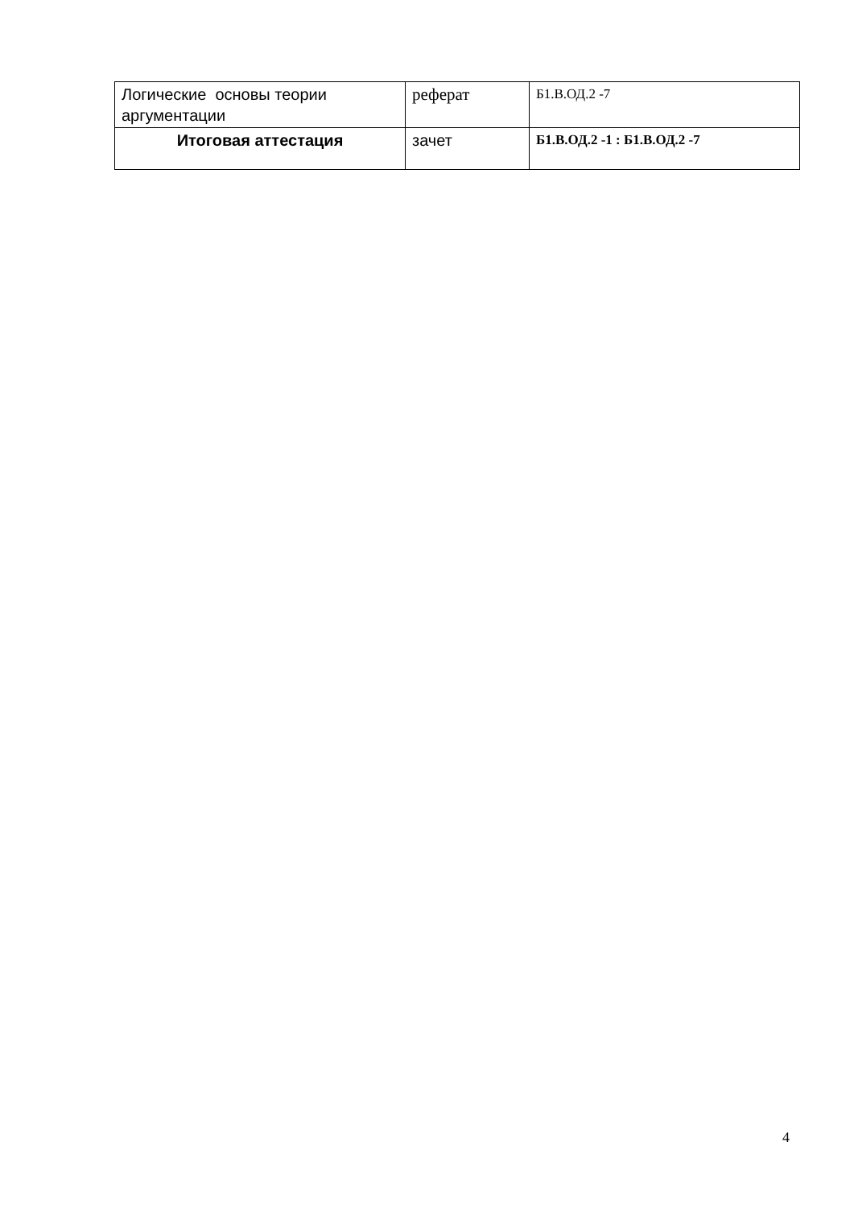| Логические основы теории аргументации | реферат | Б1.В.ОД.2 -7 |
| Итоговая аттестация | зачет | Б1.В.ОД.2 -1 : Б1.В.ОД.2 -7 |
4